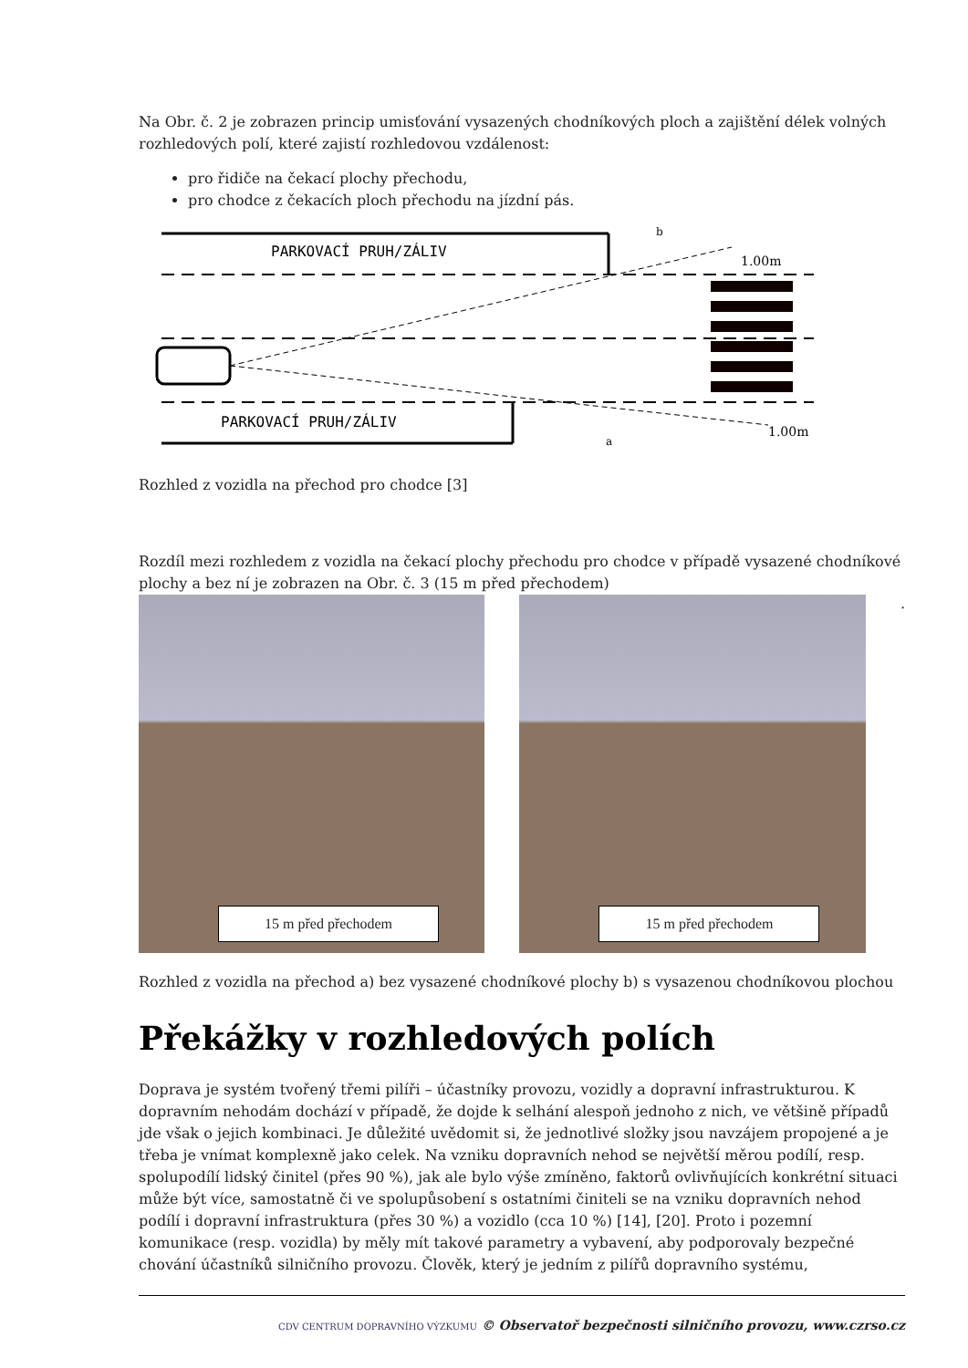Na Obr. č. 2 je zobrazen princip umisťování vysazených chodníkových ploch a zajištění délek volných rozhledových polí, které zajistí rozhledovou vzdálenost:
pro řidiče na čekací plochy přechodu,
pro chodce z čekacích ploch přechodu na jízdní pás.
PARKOVACÍ PRUH/ZÁLIV
PARKOVACÍ PRUH/ZÁLIV
1.00m
1.00m
b
a
Rozhled z vozidla na přechod pro chodce [3]
Rozdíl mezi rozhledem z vozidla na čekací plochy přechodu pro chodce v případě vysazené chodníkové plochy a bez ní je zobrazen na Obr. č. 3 (15 m před přechodem)
15 m před přechodem
15 m před přechodem
.
Rozhled z vozidla na přechod a) bez vysazené chodníkové plochy b) s vysazenou chodníkovou plochou
Překážky v rozhledových polích
Doprava je systém tvořený třemi pilíři – účastníky provozu, vozidly a dopravní infrastrukturou. K dopravním nehodám dochází v případě, že dojde k selhání alespoň jednoho z nich, ve většině případů jde však o jejich kombinaci. Je důležité uvědomit si, že jednotlivé složky jsou navzájem propojené a je třeba je vnímat komplexně jako celek. Na vzniku dopravních nehod se největší měrou podílí, resp. spolupodílí lidský činitel (přes 90 %), jak ale bylo výše zmíněno, faktorů ovlivňujících konkrétní situaci může být více, samostatně či ve spolupůsobení s ostatními činiteli se na vzniku dopravních nehod podílí i dopravní infrastruktura (přes 30 %) a vozidlo (cca 10 %) [14], [20]. Proto i pozemní komunikace (resp. vozidla) by měly mít takové parametry a vybavení, aby podporovaly bezpečné chování účastníků silničního provozu. Člověk, který je jedním z pilířů dopravního systému,
CDV CENTRUM DOPRAVNÍHO VÝZKUMU © Observatoř bezpečnosti silničního provozu, www.czrso.cz